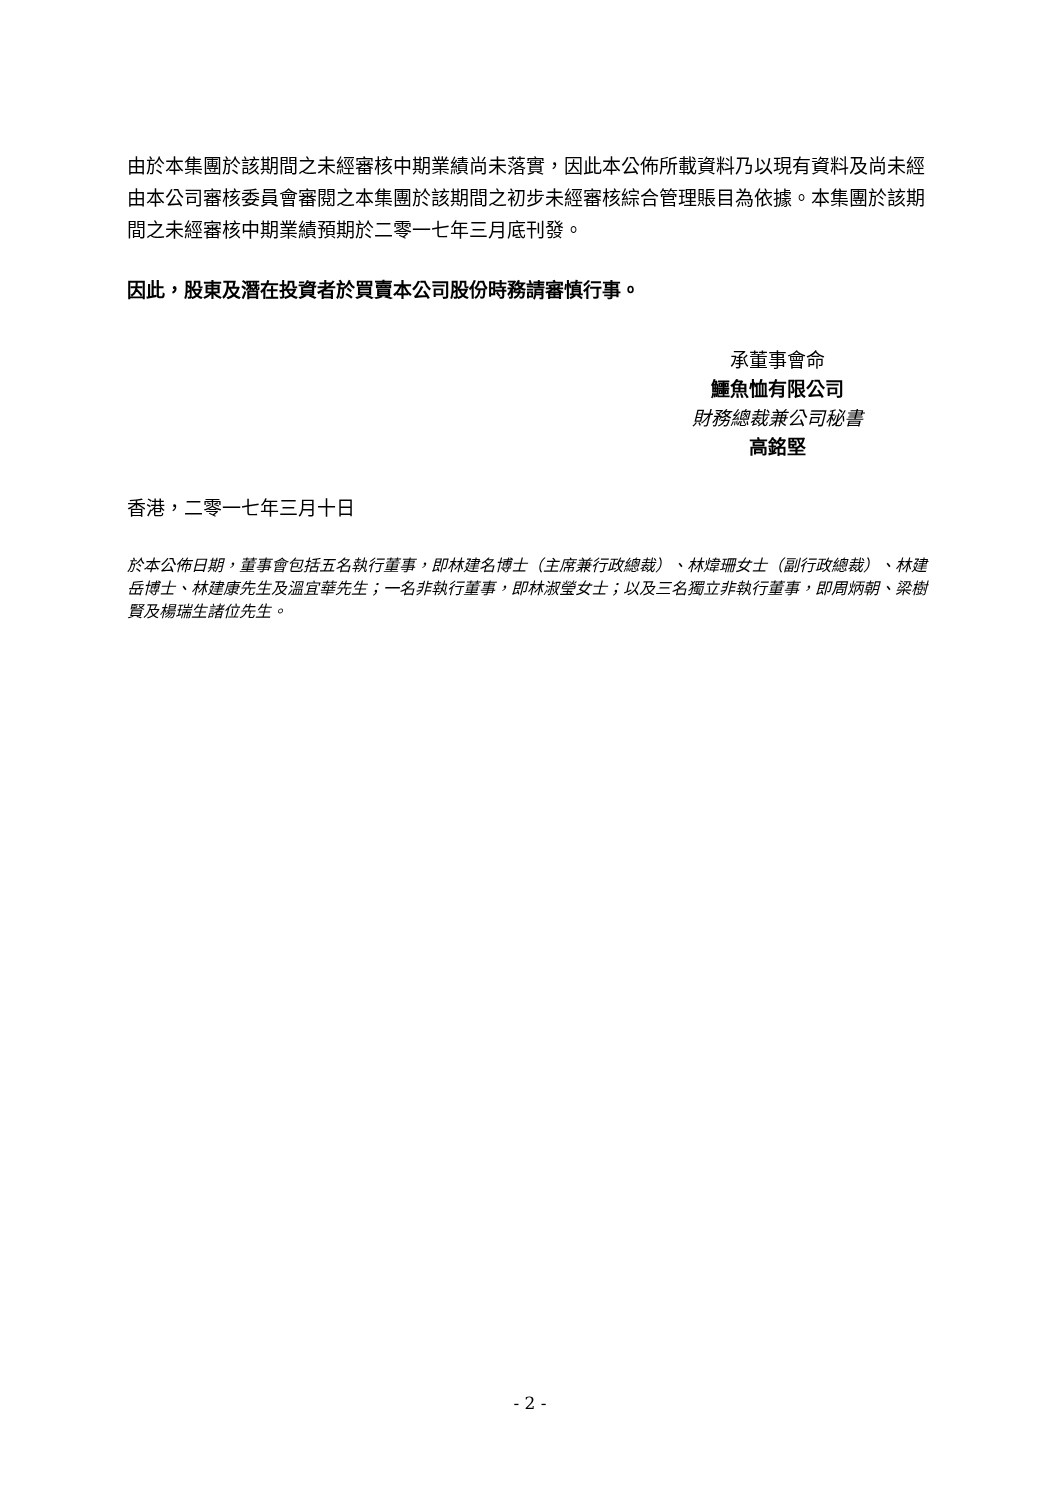由於本集團於該期間之未經審核中期業績尚未落實，因此本公佈所載資料乃以現有資料及尚未經由本公司審核委員會審閱之本集團於該期間之初步未經審核綜合管理賬目為依據。本集團於該期間之未經審核中期業績預期於二零一七年三月底刊發。
因此，股東及潛在投資者於買賣本公司股份時務請審慎行事。
承董事會命
鱷魚恤有限公司
財務總裁兼公司秘書
高銘堅
香港，二零一七年三月十日
於本公佈日期，董事會包括五名執行董事，即林建名博士（主席兼行政總裁）、林煒珊女士（副行政總裁）、林建岳博士、林建康先生及溫宜華先生；一名非執行董事，即林淑瑩女士；以及三名獨立非執行董事，即周炳朝、梁樹賢及楊瑞生諸位先生。
- 2 -